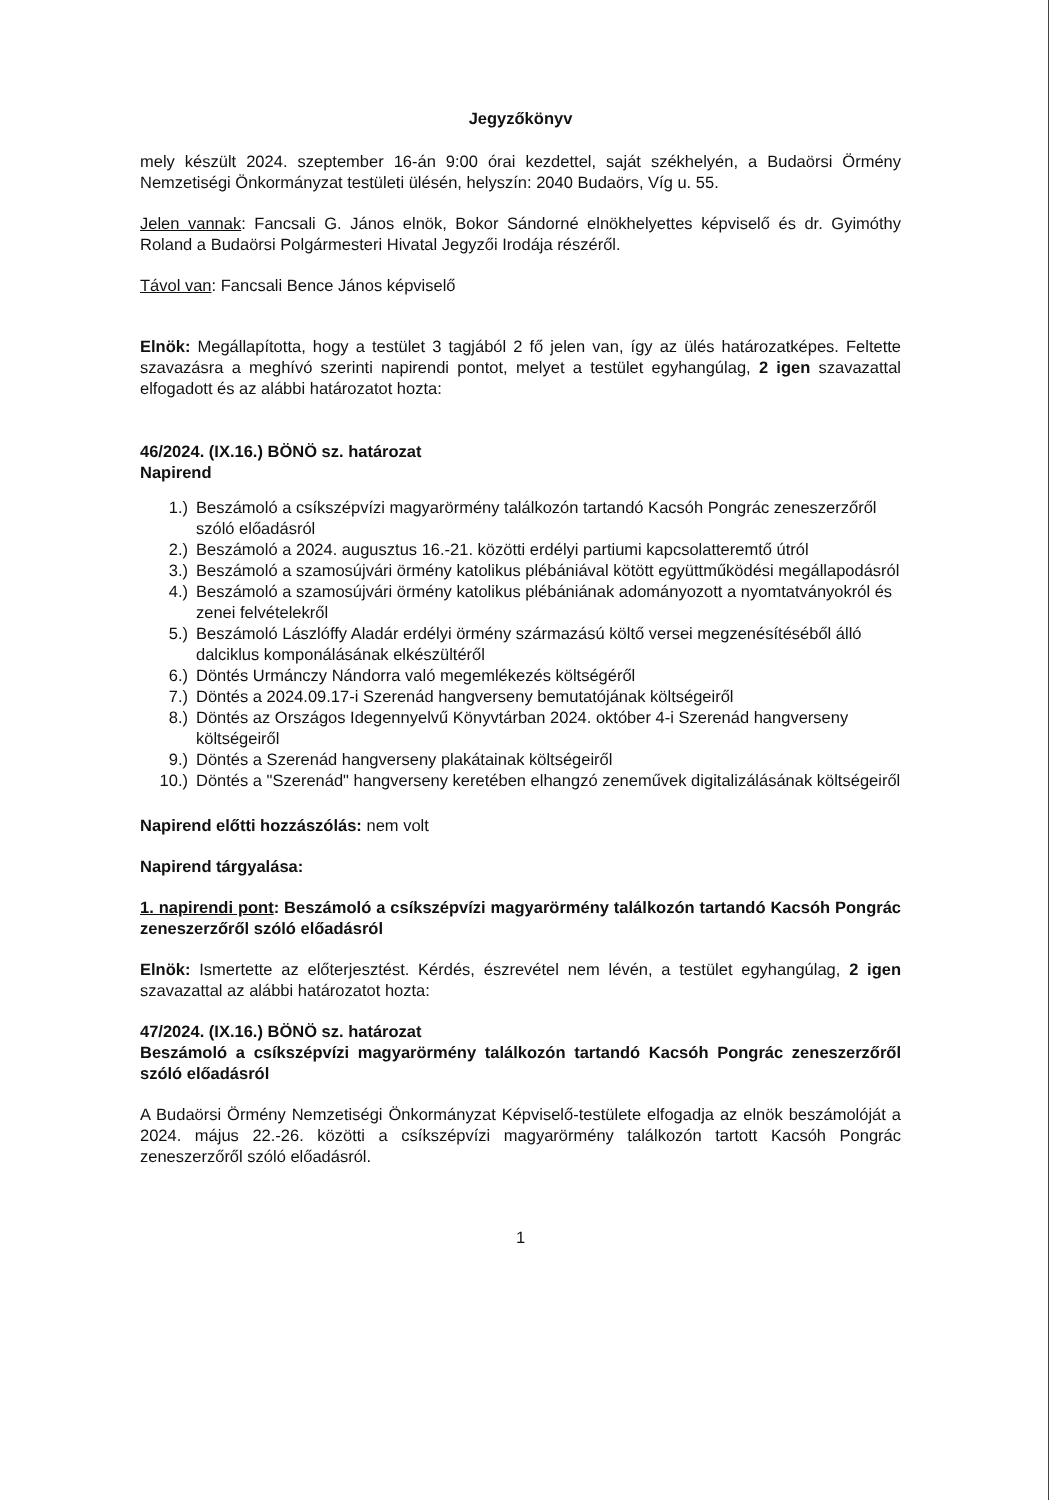Jegyzőkönyv
mely készült 2024. szeptember 16-án 9:00 órai kezdettel, saját székhelyén, a Budaörsi Örmény Nemzetiségi Önkormányzat testületi ülésén, helyszín: 2040 Budaörs, Víg u. 55.
Jelen vannak: Fancsali G. János elnök, Bokor Sándorné elnökhelyettes képviselő és dr. Gyimóthy Roland a Budaörsi Polgármesteri Hivatal Jegyzői Irodája részéről.
Távol van: Fancsali Bence János képviselő
Elnök: Megállapította, hogy a testület 3 tagjából 2 fő jelen van, így az ülés határozatképes. Feltette szavazásra a meghívó szerinti napirendi pontot, melyet a testület egyhangúlag, 2 igen szavazattal elfogadott és az alábbi határozatot hozta:
46/2024. (IX.16.) BÖNÖ sz. határozat
Napirend
1.) Beszámoló a csíkszépvízi magyarörmény találkozón tartandó Kacsóh Pongrác zeneszerzőről szóló előadásról
2.) Beszámoló a 2024. augusztus 16.-21. közötti erdélyi partiumi kapcsolatteremtő útról
3.) Beszámoló a szamosújvári örmény katolikus plébániával kötött együttműködési megállapodásról
4.) Beszámoló a szamosújvári örmény katolikus plébániának adományozott a nyomtatványokról és zenei felvételekről
5.) Beszámoló Lászlóffy Aladár erdélyi örmény származású költő versei megzenésítéséből álló dalciklus komponálásának elkészültéről
6.) Döntés Urmánczy Nándorra való megemlékezés költségéről
7.) Döntés a 2024.09.17-i Szerenád hangverseny bemutatójának költségeiről
8.) Döntés az Országos Idegennyelvű Könyvtárban 2024. október 4-i Szerenád hangverseny költségeiről
9.) Döntés a Szerenád hangverseny plakátainak költségeiről
10.) Döntés a "Szerenád" hangverseny keretében elhangzó zeneművek digitalizálásának költségeiről
Napirend előtti hozzászólás: nem volt
Napirend tárgyalása:
1. napirendi pont: Beszámoló a csíkszépvízi magyarörmény találkozón tartandó Kacsóh Pongrác zeneszerzőről szóló előadásról
Elnök: Ismertette az előterjesztést. Kérdés, észrevétel nem lévén, a testület egyhangúlag, 2 igen szavazattal az alábbi határozatot hozta:
47/2024. (IX.16.) BÖNÖ sz. határozat
Beszámoló a csíkszépvízi magyarörmény találkozón tartandó Kacsóh Pongrác zeneszerzőről szóló előadásról
A Budaörsi Örmény Nemzetiségi Önkormányzat Képviselő-testülete elfogadja az elnök beszámolóját a 2024. május 22.-26. közötti a csíkszépvízi magyarörmény találkozón tartott Kacsóh Pongrác zeneszerzőről szóló előadásról.
1